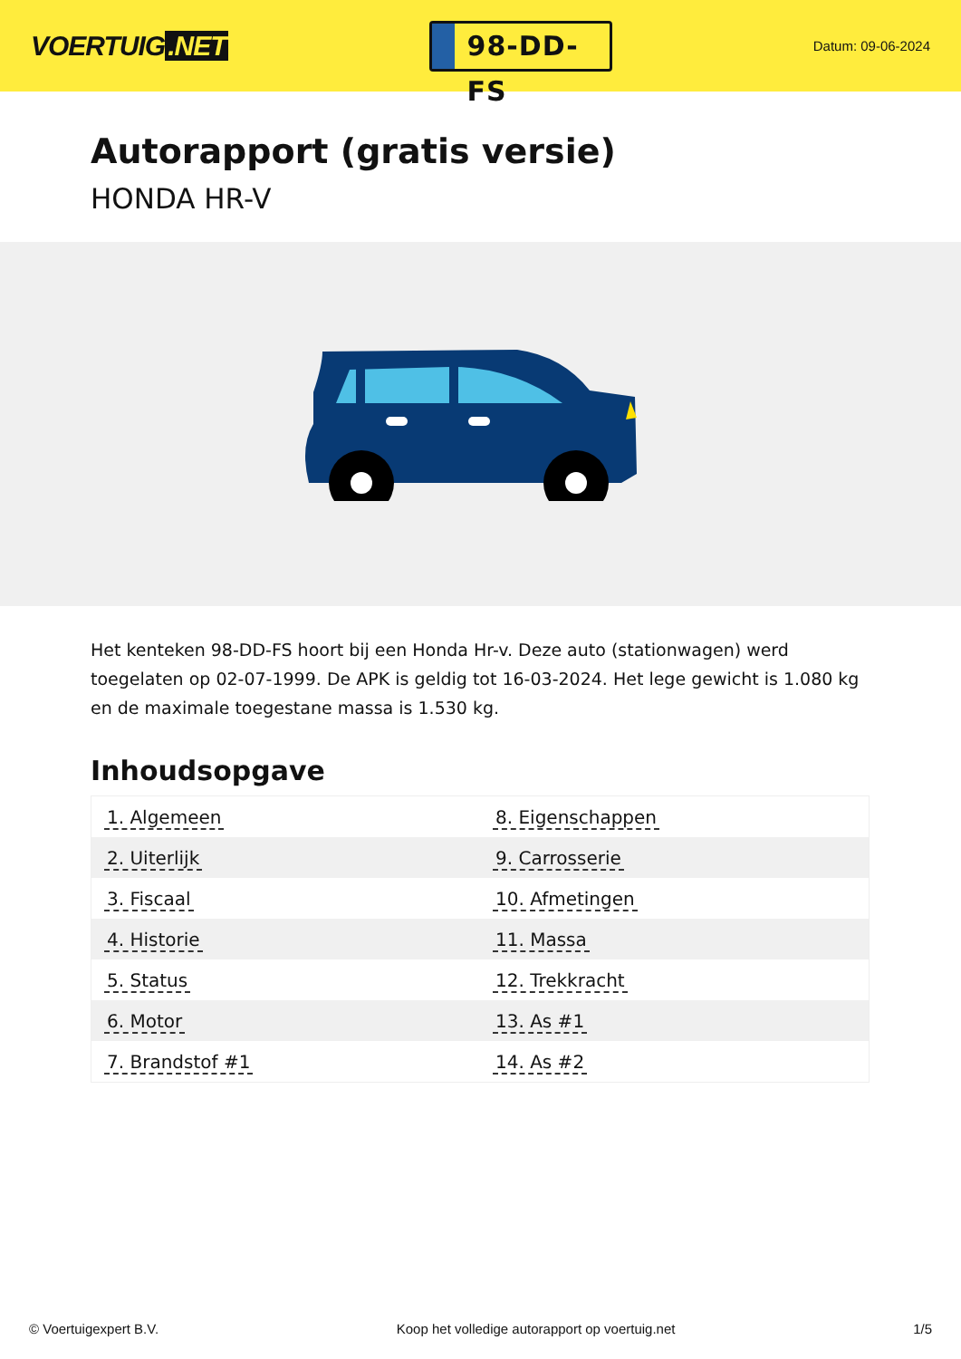VOERTUIG.NET
98-DD-FS
Datum: 09-06-2024
Autorapport (gratis versie)
HONDA HR-V
Het kenteken 98-DD-FS hoort bij een Honda Hr-v. Deze auto (stationwagen) werd toegelaten op 02-07-1999. De APK is geldig tot 16-03-2024. Het lege gewicht is 1.080 kg en de maximale toegestane massa is 1.530 kg.
Inhoudsopgave
| 1. Algemeen | 8. Eigenschappen |
| 2. Uiterlijk | 9. Carrosserie |
| 3. Fiscaal | 10. Afmetingen |
| 4. Historie | 11. Massa |
| 5. Status | 12. Trekkracht |
| 6. Motor | 13. As #1 |
| 7. Brandstof #1 | 14. As #2 |
© Voertuigexpert B.V. Koop het volledige autorapport op voertuig.net 1/5